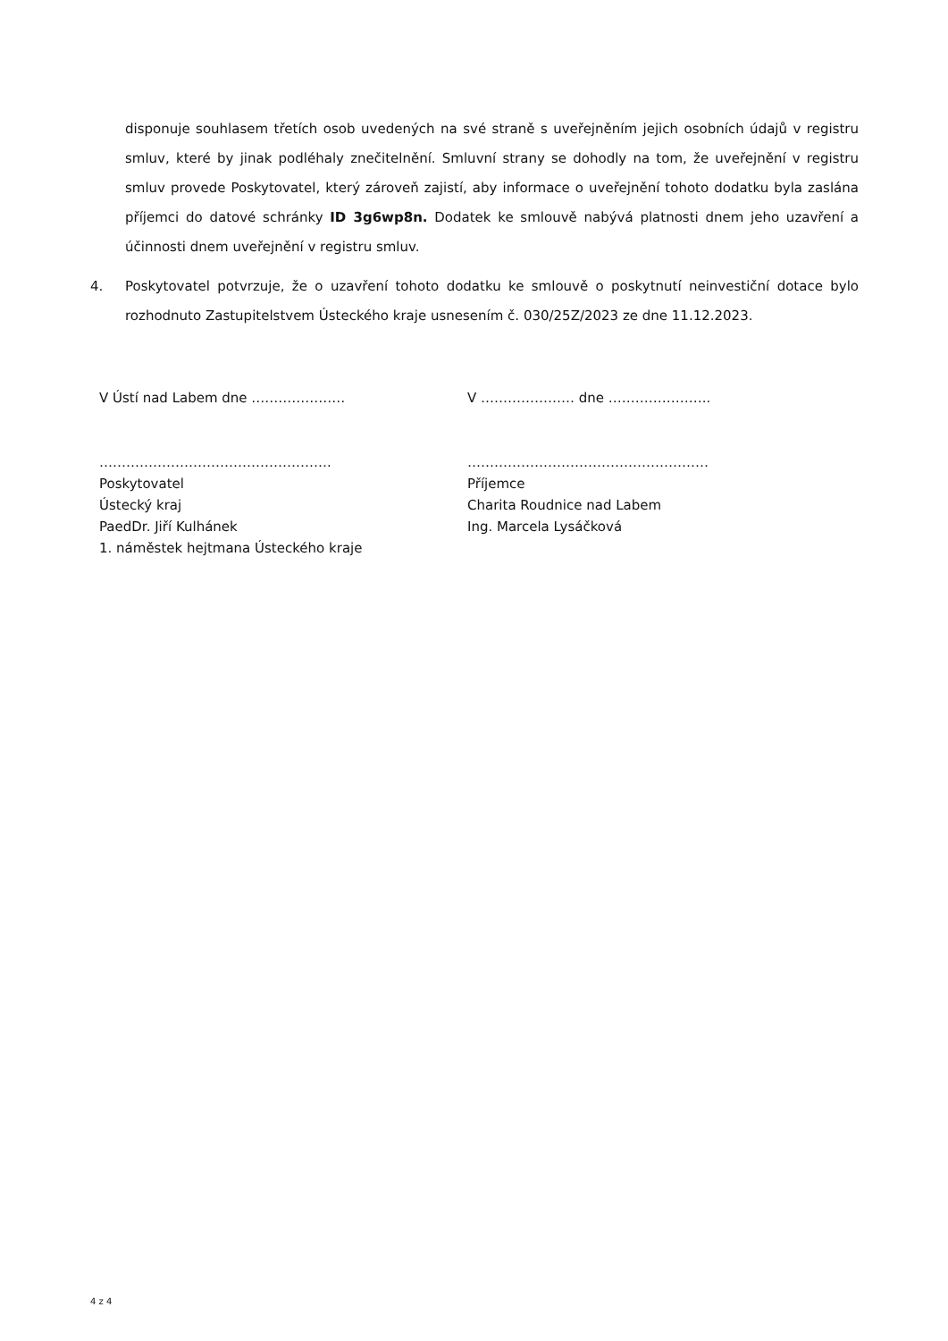disponuje souhlasem třetích osob uvedených na své straně s uveřejněním jejich osobních údajů v registru smluv, které by jinak podléhaly znečitelnění. Smluvní strany se dohodly na tom, že uveřejnění v registru smluv provede Poskytovatel, který zároveň zajistí, aby informace o uveřejnění tohoto dodatku byla zaslána příjemci do datové schránky ID 3g6wp8n. Dodatek ke smlouvě nabývá platnosti dnem jeho uzavření a účinnosti dnem uveřejnění v registru smluv.
4. Poskytovatel potvrzuje, že o uzavření tohoto dodatku ke smlouvě o poskytnutí neinvestiční dotace bylo rozhodnuto Zastupitelstvem Ústeckého kraje usnesením č. 030/25Z/2023 ze dne 11.12.2023.
V Ústí nad Labem dne ………………… V ………………… dne …………………..
…………………………………………….
Poskytovatel
Ústecký kraj
PaedDr. Jiří Kulhánek
1. náměstek hejtmana Ústeckého kraje
………………………………………………
Příjemce
Charita Roudnice nad Labem
Ing. Marcela Lysáčková
4 z 4